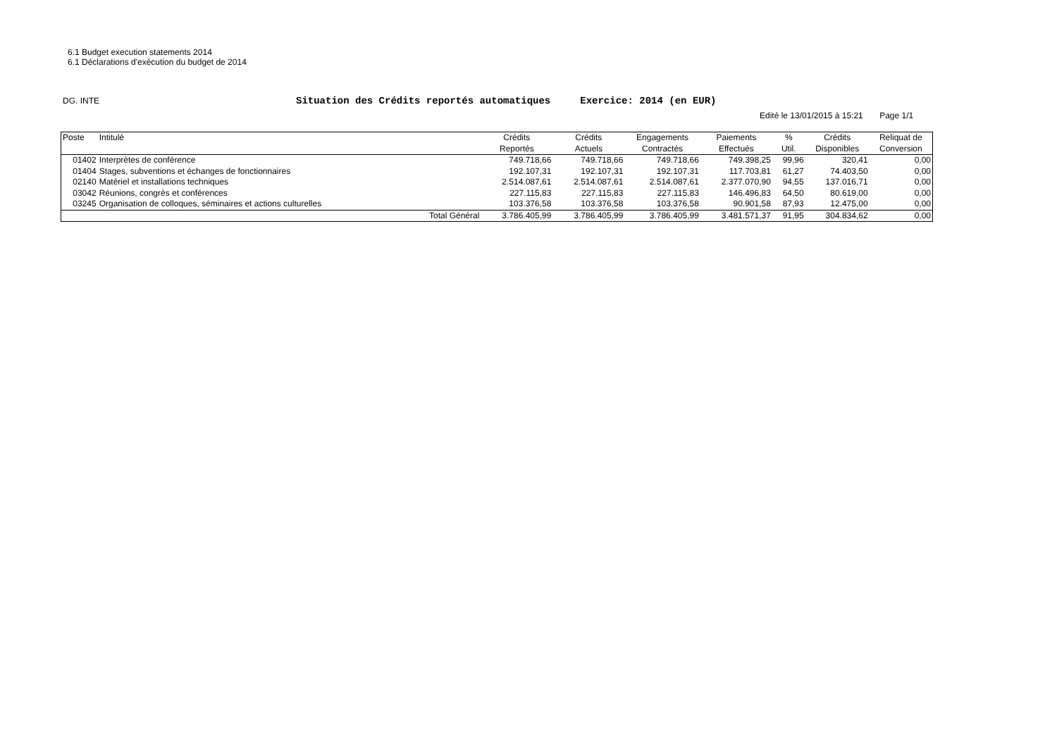6.1 Budget execution statements 2014
6.1 Déclarations d'exécution du budget de 2014
DG. INTE
Situation des Crédits reportés automatiques Exercice: 2014 (en EUR)
Edité le 13/01/2015 à 15:21 Page 1/1
| Poste | Intitulé | | Crédits Reportés | Crédits Actuels | Engagements Contractés | Paiements Effectués | % Util. | Crédits Disponibles | Reliquat de Conversion |
| --- | --- | --- | --- | --- | --- | --- | --- | --- | --- |
| 01402 | Interprètes de conférence | | 749.718,66 | 749.718,66 | 749.718,66 | 749.398,25 | 99,96 | 320,41 | 0,00 |
| 01404 | Stages, subventions et échanges de fonctionnaires | | 192.107,31 | 192.107,31 | 192.107,31 | 117.703,81 | 61,27 | 74.403,50 | 0,00 |
| 02140 | Matériel et installations techniques | | 2.514.087,61 | 2.514.087,61 | 2.514.087,61 | 2.377.070,90 | 94,55 | 137.016,71 | 0,00 |
| 03042 | Réunions, congrès et conférences | | 227.115,83 | 227.115,83 | 227.115,83 | 146.496,83 | 64,50 | 80.619,00 | 0,00 |
| 03245 | Organisation de colloques, séminaires et actions culturelles | | 103.376,58 | 103.376,58 | 103.376,58 | 90.901,58 | 87,93 | 12.475,00 | 0,00 |
| | | Total Général | 3.786.405,99 | 3.786.405,99 | 3.786.405,99 | 3.481.571,37 | 91,95 | 304.834,62 | 0,00 |